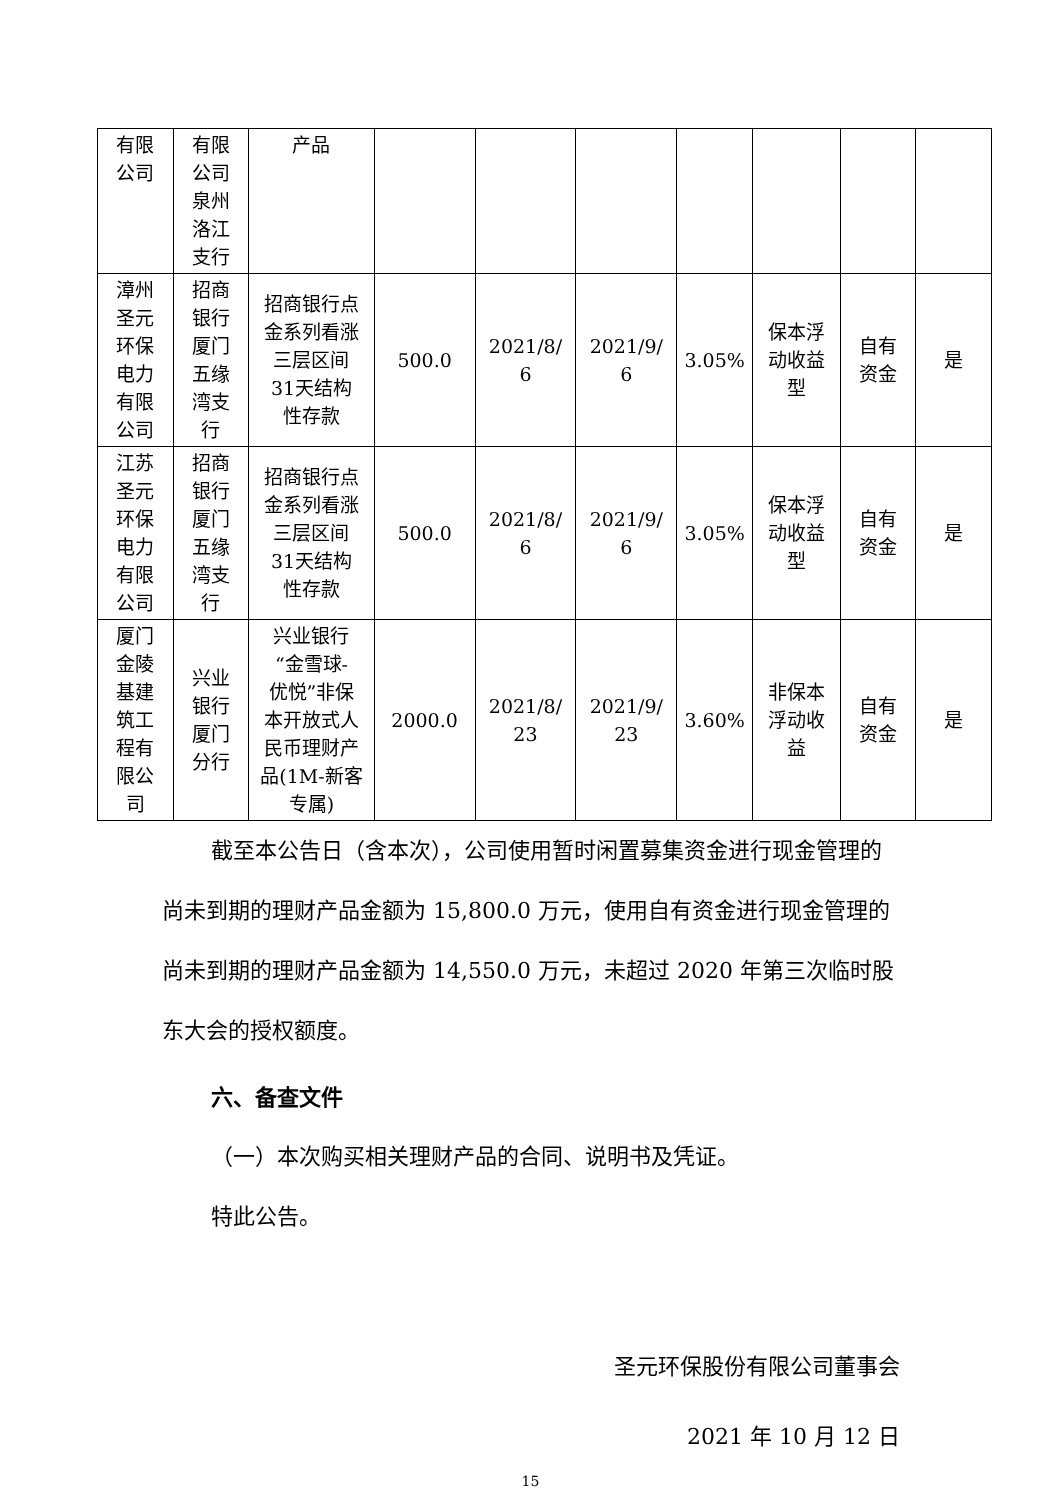| 有限 公司 | 有限 公司 泉州 洛江 支行 | 产品 | | | | | | | |
| 漳州 圣元 环保 电力 有限 公司 | 招商 银行 厦门 五缘 湾支 行 | 招商银行点 金系列看涨 三层区间 31天结构 性存款 | 500.0 | 2021/8/ 6 | 2021/9/ 6 | 3.05% | 保本浮 动收益 型 | 自有 资金 | 是 |
| 江苏 圣元 环保 电力 有限 公司 | 招商 银行 厦门 五缘 湾支 行 | 招商银行点 金系列看涨 三层区间 31天结构 性存款 | 500.0 | 2021/8/ 6 | 2021/9/ 6 | 3.05% | 保本浮 动收益 型 | 自有 资金 | 是 |
| 厦门 金陵 基建 筑工 程有 限公 司 | 兴业 银行 厦门 分行 | 兴业银行 “金雪球- 优悦”非保 本开放式人 民币理财产 品(1M-新客 专属) | 2000.0 | 2021/8/ 23 | 2021/9/ 23 | 3.60% | 非保本 浮动收 益 | 自有 资金 | 是 |
截至本公告日（含本次），公司使用暂时闲置募集资金进行现金管理的尚未到期的理财产品金额为 15,800.0 万元，使用自有资金进行现金管理的尚未到期的理财产品金额为 14,550.0 万元，未超过 2020 年第三次临时股东大会的授权额度。
六、备查文件
（一）本次购买相关理财产品的合同、说明书及凭证。
特此公告。
圣元环保股份有限公司董事会
2021 年 10 月 12 日
15